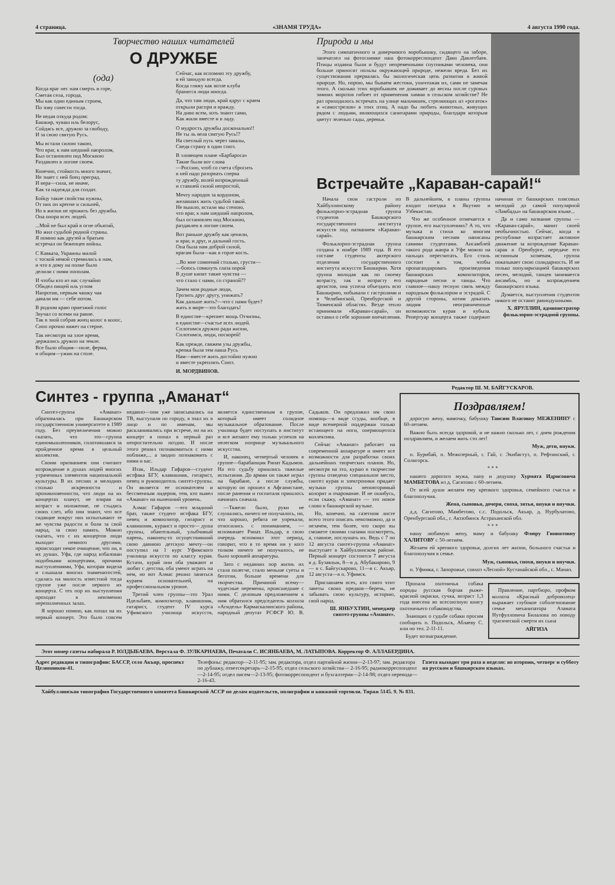4 страница. «ЗНАМЯ ТРУДА» 4 августа 1990 года.
Творчество наших читателей
О ДРУЖБЕ
(ода)
Когда враг нес нам смерть и горе,
Сметая села, города,
Мы как один единым строем,
По зову совести тогда.
Не ведая откуда родом:
Башкир, чуваш иль белорус,
Сойдясь все, дружно за свободу,
И за свою святую Русь.
Мы встали силою такою,
Что враг, к нам шедший напролом,
Был остановлен под Москвою
Раздавлен в логове своем.
Конечно, стойкость много значит,
Не знает с ней боец преград.
И вера—сила, не иначе,
Как та надежда для солдат.
Бойцу такие свойства нужны,
От них он крепче и сильней,
Но в жизни не прожить без дружбы.
Она опора всех людей.
...Мой не был край в огне объятий,
Но жил судьбой родной страны.
Я помню как друзей и братьев
встречал он беженцев войны.
С Кавказа, Украины милой
с тоской немой стремились к нам,
и что в дому на полке было
делили с ними пополам.
И чтобы кто из нас случайно
Обидел пищей иль углом
Напротив, первым чашку чая
давали им — себе потом.
В родном краю приезжий голос
Звучал со всеми на равне.
Так в зной собрав жнец колос в колос,
Сноп прочно вяжет на стерне.
Так несмотря на злое время,
держались дружно на земле.
Все было общим—поле, ферма,
и общим—ужин на столе.
Сейчас, как вспомню эту дружбу,
я ей завидую всегда.
Когда гляжу как возле клуба
бранятся люди иногда.
Да, что там люди, край вдруг с краем
открыли распри и вражду.
На диво всем, хоть знают сами,
Как жили вместе и в ладу.
О мудрость дружбы досконально!!
Не ты ль вела святую Русь!?
На светлый путь через завалы,
Сведя страну в один союз.
В зловещем плане «Барбароса»
Такие были вот слова
—Россию, чтоб со счета сбросить
в ней надо разорвать сперва
ту дружбу, волей возрожденный
и ставшей силой непростой,
Мечту народов за кордоном,
желавших жить судьбой такой.
Не вышло, встали мы стеною,
что враг, к нам шедший напролом,
был остановлен под Москвою,
раздавлен в логове своем.
Вот раньше дружбу как ценили,
и враг, и друг, и дальний гость.
Она была нам доброй силой,
врагам была—как в горле кость.
...Во мне сомнений столько, грусти—
—боюсь сомкнуть глаза порой
В душе кипят такие чувства —
что стало с нами, со страной??
Зачем мои родные люди,
Грозить друг другу, унижать?
Как дальше жить?—что с нами будет?
жить в мире—это благодать!
В единстве—крепнет мощь Отчизны,
в единстве—счастье всех людей.
Сплотимся дружно ради жизни,
Сплотимся, люди, поскорей!
Как прежде, свяжем узы дружбы,
крепка была тем наша Русь
Нам—вместе жить достойно нужно
и вместе укреплять Союз.
И. МОРДВИНОВ.
Природа и мы
Этого симпатичного и доверчивого воробьишку, сидящего на заборе, запечатлел на фотоснимке наш фотокорреспондент Даян Давлетбаев. Птицы издавна были и будут непременными спутниками человека, они больше приносят пользы окружающей природе, нежели вреда. Без их существования прервалась бы экологическая цепь развития в живой природе. Но, порою, мы бываем жестоки, уничтожая их, сами не замечая этого. А сколько этих воробьишек не доживает до весны после суровых зимних морозов гибнет от применения химии в сельском хозяйстве? Не раз приходилось встречать на улице мальчишек, стреляющих из «рогаток» и «самострелов» в этих птиц. А надо бы любить животных, живущих рядом с людьми, являющихся санитарами природы, благодаря которым цветут зеленью сады, деревья.
Встречайте „Караван-сарай!“
Начала свои гастроли по Хайбуллинскому району фольклорно-эстрадная группа студентов Башкирского государственного института искусств под названием «Караван-сарай».
Фольклорно-эстрадная группа создана в ноябре 1989 года. В его составе студенты актерского отделения государственного института искусств Башкирии. Хотя группа молодая как по своему возрасту, так и возрасту его артистов, она успела объездить всю Башкирию, побывали с гастролями и в Челябинской, Оренбургской и Тюменской областях. Везде тепло принимали «Караван-сарай», он оставил о себе хорошие впечатления. В дальнейшем, в планы группы входит поездка в Якутию и Узбекистан.
Что же особенное отмечается в группе, его выступлениях? А то, что музыка и стихи ко многим башкирским песням написаны самими студентами. Ансамблей такого рода жанра в Уфе можно на пальцах пересчитать. Его стиль состоит в том, чтобы пропагандировать произведения башкирских композиторов, народные песни и танцы. Что главное—нашу тесную связь между народным фольклором и эстрадой. С другой стороны, хотим доказать людям неограниченные возможности курая и кубыза. Репертуар концерта также содержит начиная от башкирских плясовых мелодий до самой популярной «Ламбады» на башкирском языке...
Да и само название группы — «Караван-сарай», манит своей необычностью. Сейчас, когда в республике возрастает активное движение за возрождение Караван-сарая в Оренбурге, передаче его истинным хозяевам, группа показывает свою солидарность. И не только популяризацией башкирских песен, мелодий, танцев занимается ансамбль, но и возрождением башкирского языка.
Думается, выступления студентов никого не оставят равнодушными.
Х. ЯРУЛЛИН, администратор фольклорно-эстрадной группы.
Синтез - группа „Аманат“
Синтез-группа «Аманат» образовалась при Башкирском государственном университете в 1989 году. Без преувеличения можно сказать, что это—группа единомышленников, сплотившаяся за пройденное время в цельный коллектив.
Своим призванием они считают возрождение в душах людей многих утраченных элементов национальной культуры. В их песнях и мелодиях столько искренности и проникновенности, что люди на их концертах плачут, не взирая на возраст и положение, не стыдясь своих слез, ибо они знают, что все сидящие вокруг них испытывают те же чувства радости и боли за свой народ, за свою память. Можно сказать, что с их концертов люди выходят немного другими, происходит некое очищение, что ли, в их душах. Уфа, где народ избалован подобными концертами, прочими выступлениями, Уфа, которая видела и слышала многих знаменитостей, сдалась на милость известной тогда группе уже после первого их концерта. С тех пор их выступления проходят в неизменно переполненных залах.
Я хорошо помню, как попал на их первый концерт. Это было совсем недавно—они уже записывались на ТВ, выступали по городу, я знал их в лицо и по именам, мы раскланивались при встрече, но на их концерт я попал в первый раз непростительно поздно. И после этого решил познакомиться с ними поближе,... а заодно познакомить с ними и вас.
Итак, Ильдар Гафаров—студент истфака БГУ, клавишник, гитарист, певец и руководитель синтез-группы. Он является ее основателем и бессменным лидером, тем, кто вывел «Аманат» на нынешний уровень.
Алмас Гафаров —его младший брат, также студент истфака БГУ, певец и композитор, гитарист и клавишник, кураист и просто— душа группы, обаятельный, улыбчивый парень, наконец-то осуществивший свою давнюю детскую мечту—он поступил на 1 курс Уфимского училища искусств по классу курая. Кстати, курай они оба уважают и любят с детства, оба умеют играть на нем, но вот Алмас решил заняться кураем основательней, на профессиональном уровне.
Третий член группы—это Урал Идельбаев, композитор, клавишник, гитарист, студент IV курса Уфимского училища искусств, является единственным в группе, который имеет солидное музыкальное образование. После училища будет поступать в институт и все желают ему только успехов на нелегком поприще музыкального искусства.
И, наконец, четвертый человек в группе—барабанщик Ринат Кадымов. На его судьбу пришлись тяжелые испытания. До армии он также играл на барабане, а после службы, которую он прошел в Афганистане, после ранения и госпиталя пришлось начинать сначала.
—Тяжело было, руки не слушались, ничего не получалось, но, что хорошо, ребята не упрекали, относились с пониманием, — вспоминает Ринат. Ильдар, в свою очередь вспомнил этот период, говорит, что в то время ни у кого толком ничего не получалось, не было хорошей аппаратуры.
Зато с недавних пор жизнь их стала полегче, стало меньше суеты и беготни, больше времени для творчества. Причиной всему—чудесные перемены, происшедшие с ними. С деловым предложением к ним обратился председатель колхоза «Агидель» Кармаскалинского района, народный депутат РСФСР Ю. В. Садыков. Он предложил им свою помощь—в виде ссуды, вообще, в виде всемерной поддержки только встающего на ноги, оперяющегося коллектива.
Сейчас «Аманат» работает на современной аппаратуре и имеет все возможности для разработки своих дальнейших творческих планов. Но, несмотря на это, кураю в творчестве группы отведено специальное место, синтез курая и электроники придает музыки группы неповторимый колорит и очарование. И не ошибусь, если скажу, «Аманат» — это новое слово в башкирской музыке.
Но, конечно, на газетном листе всего этого описать невозможно, да и незачем, тем более, что скоро вы сможете своими глазами посмотреть, а, главное, послушать их. Ведь с 7 по 12 августа синтез-группа «Аманат» выступает в Хайбуллинском районе. Первый концерт состоится 7 августа в д. Бузавлык, 8—в д. Абубакирово, 9 — в с. Байгускарово, 11—в с. Акъяр, 12 августа—в п. Уфимск.
Приглашаем всех, кто свято чтит заветы своих предков—беречь, не забывать свою культуру, историю, свой народ.
Ш. ЯНБУХТИН, менеджер синтез-группы «Аманат».
Редактор Ш. М. БАЙГУСКАРОВ.
Поздравляем!
дорогую жену, мамочку, бабушку Таисию Власовну МЕЖЕНИНУ с 60-летием.
Важно быть всегда здоровой, и не важно сколько лет, с днем рождения поздравляем, и желаем жить сто лет!
Муж, дети, внуки.
п. Бурибай, п. Межозерный, г. Гай, г. Экибастуз, п. Рефтинский, г. Солигорск.
* * *
нашего дорогого мужа, папу и дедушку Хурмата Идрисовича МАМБЕТОВА из д. Сагитово с 60-летием.
От всей души желаем ему крепкого здоровья, семейного счастья и благополучия.
Жена, сыновья, дочери, сноха, зятья, внуки и внучки.
д.д. Сагитово, Мамбетово, с.с. Подольск, Акъяр, д. Нурбулатово, Оренбургской обл., г. Актюбинск Астраханской обл.
* * *
нашу любимую жену, маму и бабушку Флюру Гиниятовну ХАЛИТОВУ с 50-летием.
Желаем ей крепкого здоровья, долгих лет жизни, большого счастья и благополучия в семье.
Муж, сыновья, снохи, внуки и внучки.
п. Уфимка, г. Запорожье, совхоз «Лесной» Кустанайской обл., с. Манап.
Пропала охотничья собака породы русская борзая рыже-красной окраски, сучка, возраст 1,3 года внесена во всесоюзную книгу охотничьего собаководства.
Знающих о судьбе собаки просим сообщить п. Подольск, Аблаеву С. или по тел. 2-11-11.
Будет вознаграждение.
Правление, партбюро, профком колхоза «Красный доброволец» выражает глубокое соболезнование семье механизатора Азамата Нутфулловича Билалова по поводу трагической смерти их сына
АЙГИЗА
Этот номер газеты набирала Р. ЮЛДЫБАЕВА. Верстала Ф. ЗУЛКАРНАЕВА, Печатали С. ИСЯНБАЕВА, М. ЛАТЫПОВА. Корректор Ф. АЛЛАБЕРДИНА.
Адрес редакции и типографии: БАССР, село Акъяр, проспект Целинников-41.
Телефоны: редактор—2-11-95; зам. редактора, отдел партийной жизни—2-13-97; зам. редактора по дублажу, ответсекретарь—2-15-95; отдел сельского хозяйства— 2-16-95; радиокорреспондент—2-14-95; отдел писем—2-13-95; фотокорреспондент и бухгалтерия—2-14-98; отдел перевода—2-16-43.
Газета выходит три раза в неделю: во вторник, четверг и субботу на русском и башкирском языках.
Хайбуллинская типография Государственного комитета Башкирской АССР по делам издательств, полиграфии и книжной торговли. Тираж 5145. 9. № 831.